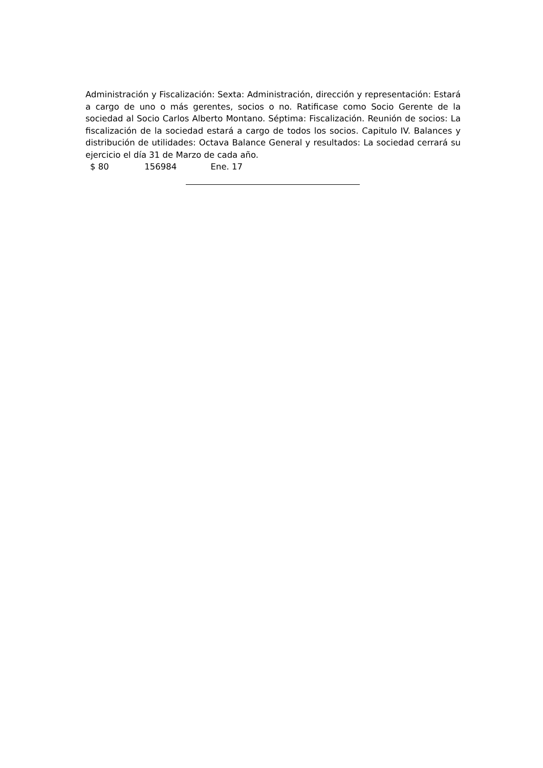Administración y Fiscalización: Sexta: Administración, dirección y representación: Estará a cargo de uno o más gerentes, socios o no. Ratificase como Socio Gerente de la sociedad al Socio Carlos Alberto Montano. Séptima: Fiscalización. Reunión de socios: La fiscalización de la sociedad estará a cargo de todos los socios. Capitulo IV. Balances y distribución de utilidades: Octava Balance General y resultados: La sociedad cerrará su ejercicio el día 31 de Marzo de cada año.
$ 80 156984 Ene. 17